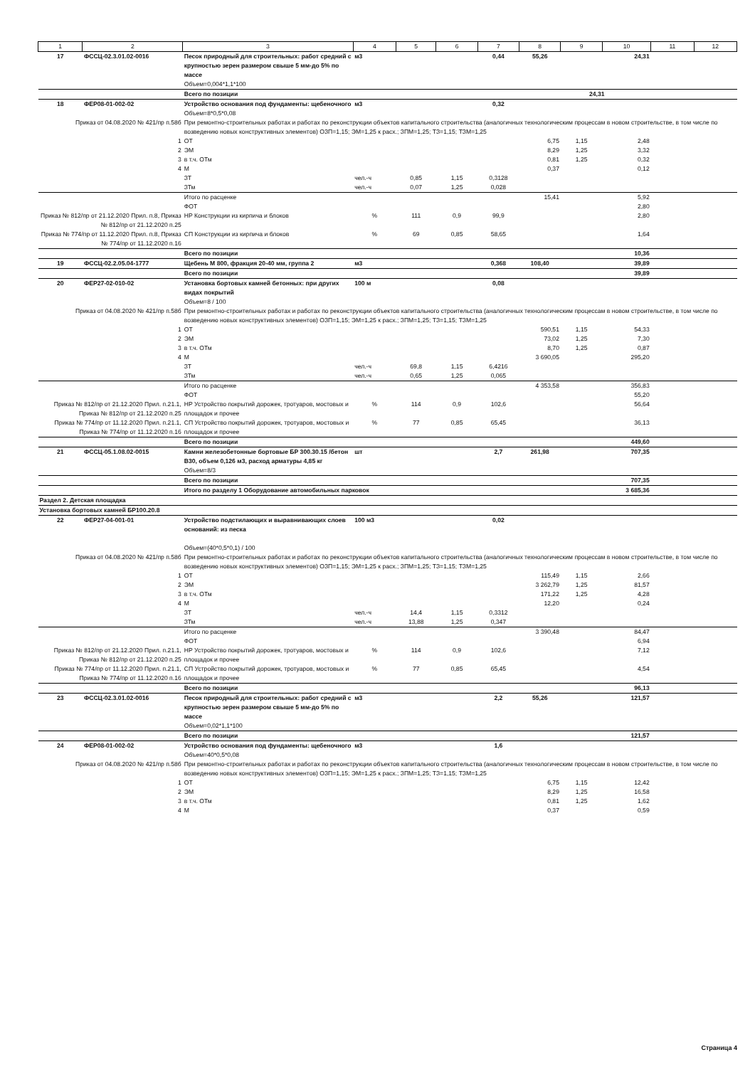| 1 | 2 | 3 | 4 | 5 | 6 | 7 | 8 | 9 | 10 | 11 | 12 |
| --- | --- | --- | --- | --- | --- | --- | --- | --- | --- | --- | --- |
| 17 | ФССЦ-02.3.01.02-0016 | Песок природный для строительных: работ средний с крупностью зерен размером свыше 5 мм-до 5% по массе Объем=0,004*1,1*100 | м3 | | | 0,44 | 55,26 | | 24,31 | | |
| | | Всего по позиции 24,31 | | | | | | | | | |
| 18 | ФЕР08-01-002-02 | Устройство основания под фундаменты: щебеночного Объем=8*0,5*0,08 | м3 | | | 0,32 | | | | | |
| Приказ от 04.08.2020 № 421/пр п.58б | | При ремонтно-строительных работах и работах по реконструкции объектов капитального строительства (аналогичных технологическим процессам в новом строительстве, в том числе по возведению новых конструктивных элементов) ОЗП=1,15; ЭМ=1,25 к расх.; ЗПМ=1,25; ТЗ=1,15; ТЗМ=1,25 | | | | | | | | | |
| 1 | | ОТ | | | | | 6,75 | 1,15 | 2,48 | | |
| 2 | | ЭМ | | | | | 8,29 | 1,25 | 3,32 | | |
| 3 | | в т.ч. ОТм | | | | | 0,81 | 1,25 | 0,32 | | |
| 4 | | М | | | | | 0,37 | | 0,12 | | |
| | | ЗТ | чел.-ч | 0,85 | 1,15 | 0,3128 | | | | | |
| | | ЗТм | чел.-ч | 0,07 | 1,25 | 0,028 | | | | | |
| | | Итого по расценке | | | | | 15,41 | | 5,92 | | |
| | | ФОТ | | | | | | | 2,80 | | |
| Приказ № 812/пр от 21.12.2020 Прил. п.8, Приказ № 812/пр от 21.12.2020 п.25 | | НР Конструкции из кирпича и блоков | % | 111 | 0,9 | 99,9 | | | 2,80 | | |
| Приказ № 774/пр от 11.12.2020 Прил. п.8, Приказ № 774/пр от 11.12.2020 п.16 | | СП Конструкции из кирпича и блоков | % | 69 | 0,85 | 58,65 | | | 1,64 | | |
| | | Всего по позиции | | | | | | | 10,36 | | |
| 19 | ФССЦ-02.2.05.04-1777 | Щебень М 800, фракция 20-40 мм, группа 2 | м3 | | | 0,368 | 108,40 | | 39,89 | | |
| | | Всего по позиции | | | | | | | 39,89 | | |
| 20 | ФЕР27-02-010-02 | Установка бортовых камней бетонных: при других видах покрытий Объем=8 / 100 | 100 м | | | 0,08 | | | | | |
| Приказ от 04.08.2020 № 421/пр п.58б | | При ремонтно-строительных работах и работах по реконструкции объектов капитального строительства (аналогичных технологическим процессам в новом строительстве, в том числе по возведению новых конструктивных элементов) ОЗП=1,15; ЭМ=1,25 к расх.; ЗПМ=1,25; ТЗ=1,15; ТЗМ=1,25 | | | | | | | | | |
| 1 | | ОТ | | | | | 590,51 | 1,15 | 54,33 | | |
| 2 | | ЭМ | | | | | 73,02 | 1,25 | 7,30 | | |
| 3 | | в т.ч. ОТм | | | | | 8,70 | 1,25 | 0,87 | | |
| 4 | | М | | | | | 3 690,05 | | 295,20 | | |
| | | ЗТ | чел.-ч | 69,8 | 1,15 | 6,4216 | | | | | |
| | | ЗТм | чел.-ч | 0,65 | 1,25 | 0,065 | | | | | |
| | | Итого по расценке | | | | | 4 353,58 | | 356,83 | | |
| | | ФОТ | | | | | | | 55,20 | | |
| Приказ № 812/пр от 21.12.2020 Прил. п.21.1, Приказ № 812/пр от 21.12.2020 п.25 | | НР Устройство покрытий дорожек, тротуаров, мостовых и площадок и прочее | % | 114 | 0,9 | 102,6 | | | 56,64 | | |
| Приказ № 774/пр от 11.12.2020 Прил. п.21.1, Приказ № 774/пр от 11.12.2020 п.16 | | СП Устройство покрытий дорожек, тротуаров, мостовых и площадок и прочее | % | 77 | 0,85 | 65,45 | | | 36,13 | | |
| | | Всего по позиции | | | | | | | 449,60 | | |
| 21 | ФССЦ-05.1.08.02-0015 | Камни железобетонные бортовые БР 300.30.15 /бетон В30, объем 0,126 м3, расход арматуры 4,85 кг Объем=8/3 | шт | | | 2,7 | 261,98 | | 707,35 | | |
| | | Всего по позиции | | | | | | | 707,35 | | |
| | | Итого по разделу 1 Оборудование автомобильных парковок | | | | | | | 3 685,36 | | |
| Раздел 2. Детская площадка | | | | | | | | | | | |
| Установка бортовых камней БР100.20.8 | | | | | | | | | | | |
| 22 | ФЕР27-04-001-01 | Устройство подстилающих и выравнивающих слоев оснований: из песка Объем=(40*0,5*0,1) / 100 | 100 м3 | | | 0,02 | | | | | |
| Приказ от 04.08.2020 № 421/пр п.58б | | При ремонтно-строительных работах и работах по реконструкции объектов капитального строительства (аналогичных технологическим процессам в новом строительстве, в том числе по возведению новых конструктивных элементов) ОЗП=1,15; ЭМ=1,25 к расх.; ЗПМ=1,25; ТЗ=1,15; ТЗМ=1,25 | | | | | | | | | |
| 1 | | ОТ | | | | | 115,49 | 1,15 | 2,66 | | |
| 2 | | ЭМ | | | | | 3 262,79 | 1,25 | 81,57 | | |
| 3 | | в т.ч. ОТм | | | | | 171,22 | 1,25 | 4,28 | | |
| 4 | | М | | | | | 12,20 | | 0,24 | | |
| | | ЗТ | чел.-ч | 14,4 | 1,15 | 0,3312 | | | | | |
| | | ЗТм | чел.-ч | 13,88 | 1,25 | 0,347 | | | | | |
| | | Итого по расценке | | | | | 3 390,48 | | 84,47 | | |
| | | ФОТ | | | | | | | 6,94 | | |
| Приказ № 812/пр от 21.12.2020 Прил. п.21.1, Приказ № 812/пр от 21.12.2020 п.25 | | НР Устройство покрытий дорожек, тротуаров, мостовых и площадок и прочее | % | 114 | 0,9 | 102,6 | | | 7,12 | | |
| Приказ № 774/пр от 11.12.2020 Прил. п.21.1, Приказ № 774/пр от 11.12.2020 п.16 | | СП Устройство покрытий дорожек, тротуаров, мостовых и площадок и прочее | % | 77 | 0,85 | 65,45 | | | 4,54 | | |
| | | Всего по позиции | | | | | | | 96,13 | | |
| 23 | ФССЦ-02.3.01.02-0016 | Песок природный для строительных: работ средний с крупностью зерен размером свыше 5 мм-до 5% по массе Объем=0,02*1,1*100 | м3 | | | 2,2 | 55,26 | | 121,57 | | |
| | | Всего по позиции | | | | | | | 121,57 | | |
| 24 | ФЕР08-01-002-02 | Устройство основания под фундаменты: щебеночного Объем=40*0,5*0,08 | м3 | | | 1,6 | | | | | |
| Приказ от 04.08.2020 № 421/пр п.58б | | При ремонтно-строительных работах и работах по реконструкции объектов капитального строительства (аналогичных технологическим процессам в новом строительстве, в том числе по возведению новых конструктивных элементов) ОЗП=1,15; ЭМ=1,25 к расх.; ЗПМ=1,25; ТЗ=1,15; ТЗМ=1,25 | | | | | | | | | |
| 1 | | ОТ | | | | | 6,75 | 1,15 | 12,42 | | |
| 2 | | ЭМ | | | | | 8,29 | 1,25 | 16,58 | | |
| 3 | | в т.ч. ОТм | | | | | 0,81 | 1,25 | 1,62 | | |
| 4 | | М | | | | | 0,37 | | 0,59 | | |
Страница 4